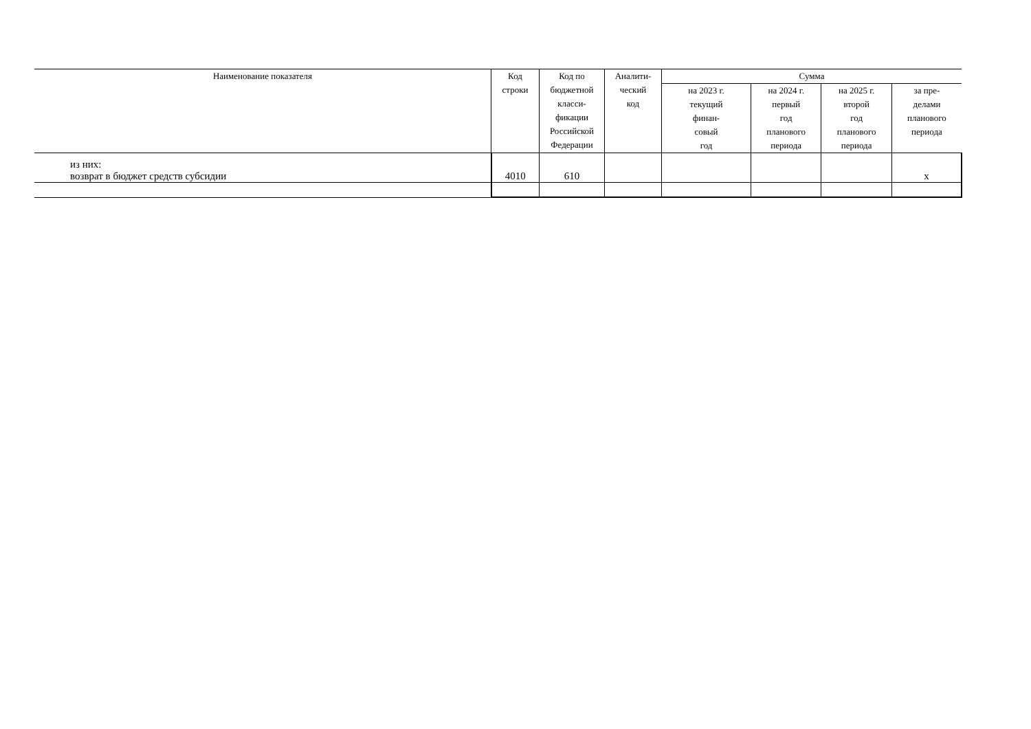| Наименование показателя | Код строки | Код по бюджетной класси- фикации Российской Федерации | Аналити- ческий код | Сумма | | | |
| --- | --- | --- | --- | --- | --- | --- | --- |
| | | | | на 2023 г. текущий финан- совый год | на 2024 г. первый год планового периода | на 2025 г. второй год планового периода | за пре- делами планового периода |
| из них: возврат в бюджет средств субсидии | 4010 | 610 | | | | | x |